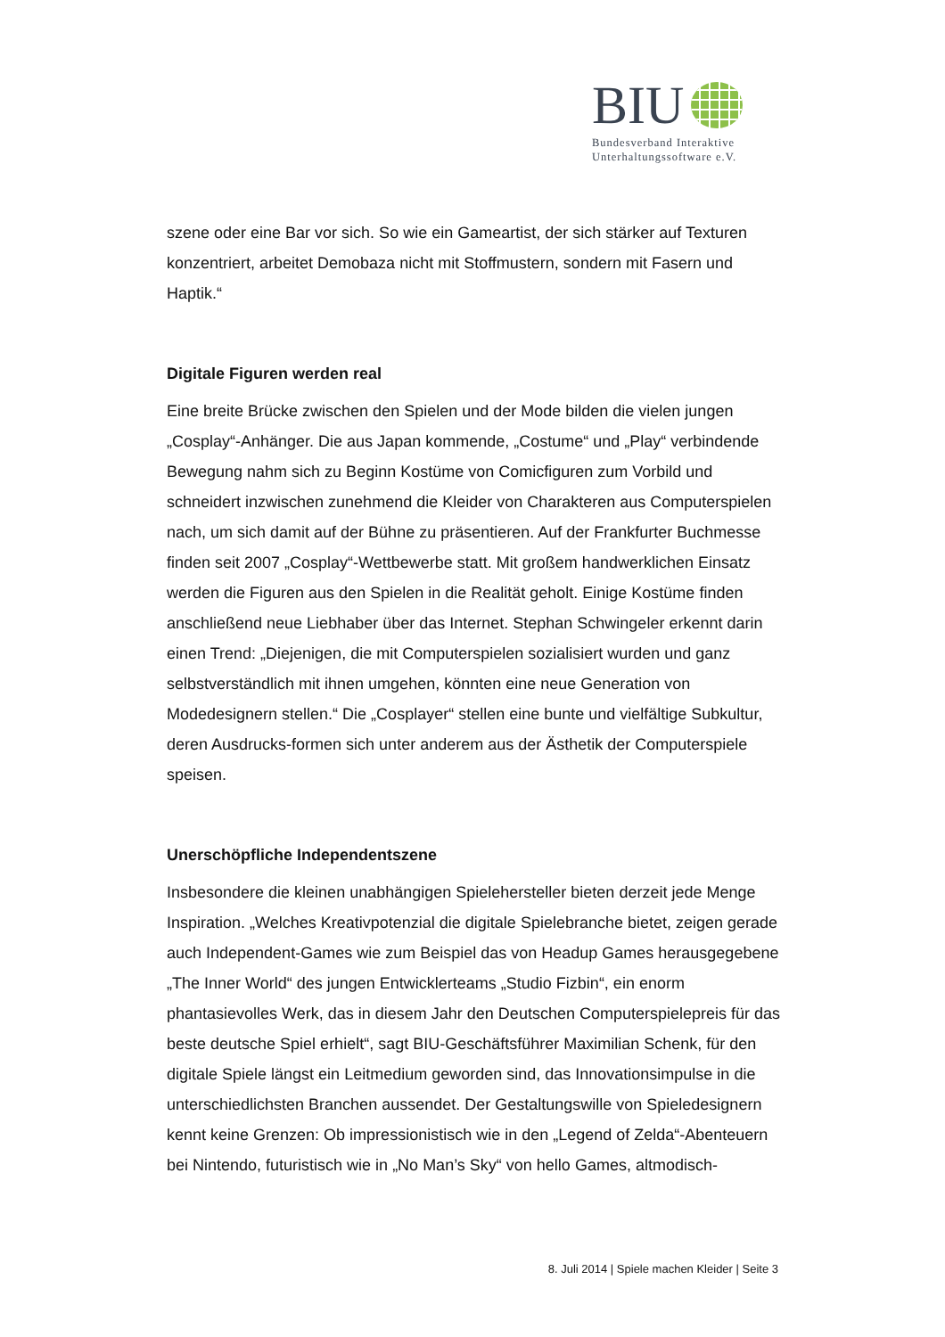BIU
Bundesverband Interaktive
Unterhaltungssoftware e.V.
szene oder eine Bar vor sich. So wie ein Gameartist, der sich stärker auf Texturen konzentriert, arbeitet Demobaza nicht mit Stoffmustern, sondern mit Fasern und Haptik.“
Digitale Figuren werden real
Eine breite Brücke zwischen den Spielen und der Mode bilden die vielen jungen „Cosplay“-Anhänger. Die aus Japan kommende, „Costume“ und „Play“ verbindende Bewegung nahm sich zu Beginn Kostüme von Comicfiguren zum Vorbild und schneidert inzwischen zunehmend die Kleider von Charakteren aus Computerspielen nach, um sich damit auf der Bühne zu präsentieren. Auf der Frankfurter Buchmesse finden seit 2007 „Cosplay“-Wettbewerbe statt. Mit großem handwerklichen Einsatz werden die Figuren aus den Spielen in die Realität geholt. Einige Kostüme finden anschließend neue Liebhaber über das Internet. Stephan Schwingeler erkennt darin einen Trend: „Diejenigen, die mit Computerspielen sozialisiert wurden und ganz selbstverständlich mit ihnen umgehen, könnten eine neue Generation von Modedesignern stellen.“ Die „Cosplayer“ stellen eine bunte und vielfältige Subkultur, deren Ausdrucks-formen sich unter anderem aus der Ästhetik der Computerspiele speisen.
Unerschöpfliche Independentszene
Insbesondere die kleinen unabhängigen Spielehersteller bieten derzeit jede Menge Inspiration. „Welches Kreativpotenzial die digitale Spielebranche bietet, zeigen gerade auch Independent-Games wie zum Beispiel das von Headup Games herausgegebene „The Inner World“ des jungen Entwicklerteams „Studio Fizbin“, ein enorm phantasievolles Werk, das in diesem Jahr den Deutschen Computerspielepreis für das beste deutsche Spiel erhielt“, sagt BIU-Geschäftsführer Maximilian Schenk, für den digitale Spiele längst ein Leitmedium geworden sind, das Innovationsimpulse in die unterschiedlichsten Branchen aussendet. Der Gestaltungswille von Spieledesignern kennt keine Grenzen: Ob impressionistisch wie in den „Legend of Zelda“-Abenteuern bei Nintendo, futuristisch wie in „No Man’s Sky“ von hello Games, altmodisch-
8. Juli 2014 | Spiele machen Kleider | Seite 3